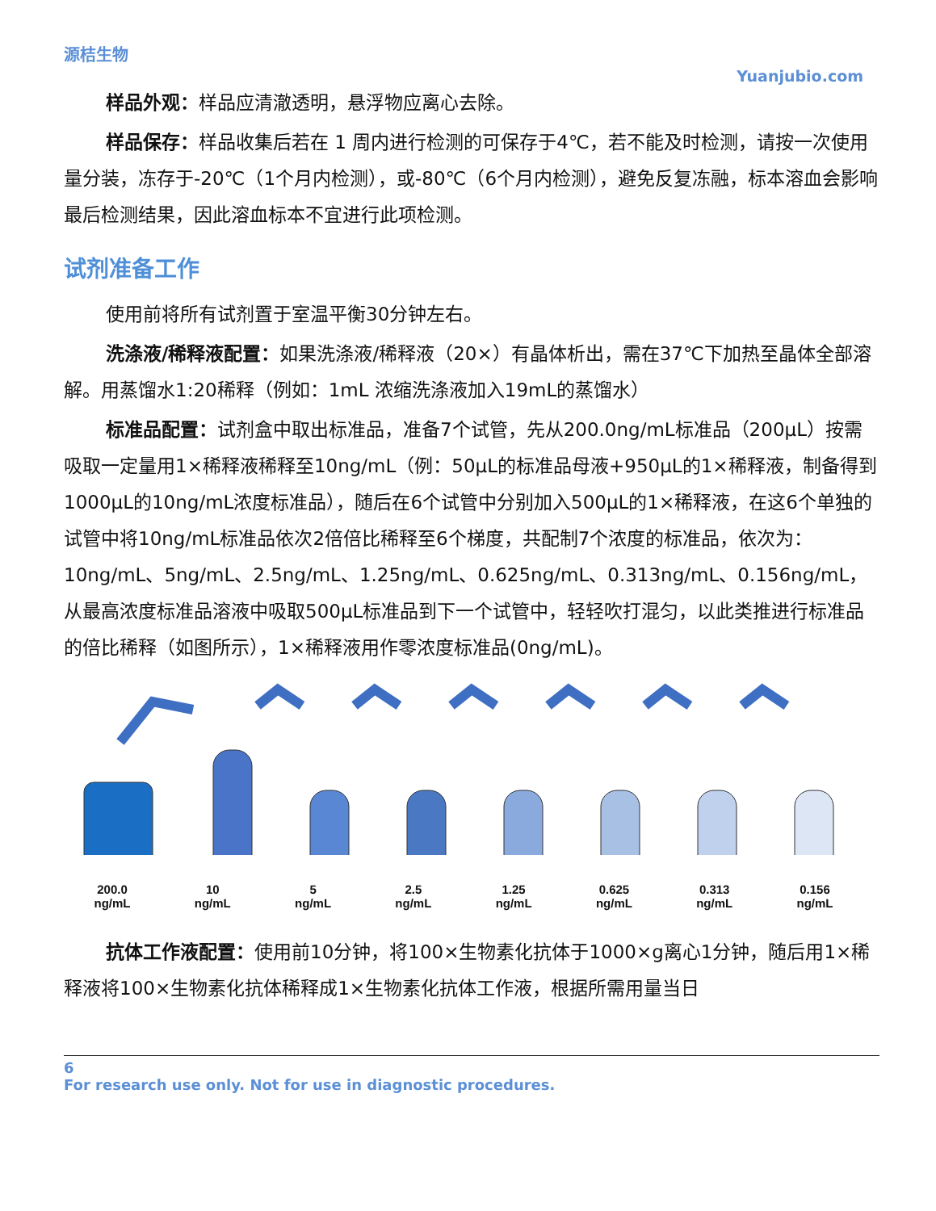源桔生物
Yuanjubio.com
样品外观：样品应清澈透明，悬浮物应离心去除。
样品保存：样品收集后若在 1 周内进行检测的可保存于4℃，若不能及时检测，请按一次使用量分装，冻存于-20℃（1个月内检测），或-80℃（6个月内检测），避免反复冻融，标本溶血会影响最后检测结果，因此溶血标本不宜进行此项检测。
试剂准备工作
使用前将所有试剂置于室温平衡30分钟左右。
洗涤液/稀释液配置：如果洗涤液/稀释液（20×）有晶体析出，需在37℃下加热至晶体全部溶解。用蒸馏水1:20稀释（例如：1mL 浓缩洗涤液加入19mL的蒸馏水）
标准品配置：试剂盒中取出标准品，准备7个试管，先从200.0ng/mL标准品（200μL）按需吸取一定量用1×稀释液稀释至10ng/mL（例：50μL的标准品母液+950μL的1×稀释液，制备得到1000μL的10ng/mL浓度标准品），随后在6个试管中分别加入500μL的1×稀释液，在这6个单独的试管中将10ng/mL标准品依次2倍倍比稀释至6个梯度，共配制7个浓度的标准品，依次为：10ng/mL、5ng/mL、2.5ng/mL、1.25ng/mL、0.625ng/mL、0.313ng/mL、0.156ng/mL，从最高浓度标准品溶液中吸取500μL标准品到下一个试管中，轻轻吹打混匀，以此类推进行标准品的倍比稀释（如图所示），1×稀释液用作零浓度标准品(0ng/mL)。
200.0
ng/mL
10
ng/mL
5
ng/mL
2.5
ng/mL
1.25
ng/mL
0.625
ng/mL
0.313
ng/mL
0.156
ng/mL
抗体工作液配置：使用前10分钟，将100×生物素化抗体于1000×g离心1分钟，随后用1×稀释液将100×生物素化抗体稀释成1×生物素化抗体工作液，根据所需用量当日
6
For research use only. Not for use in diagnostic procedures.